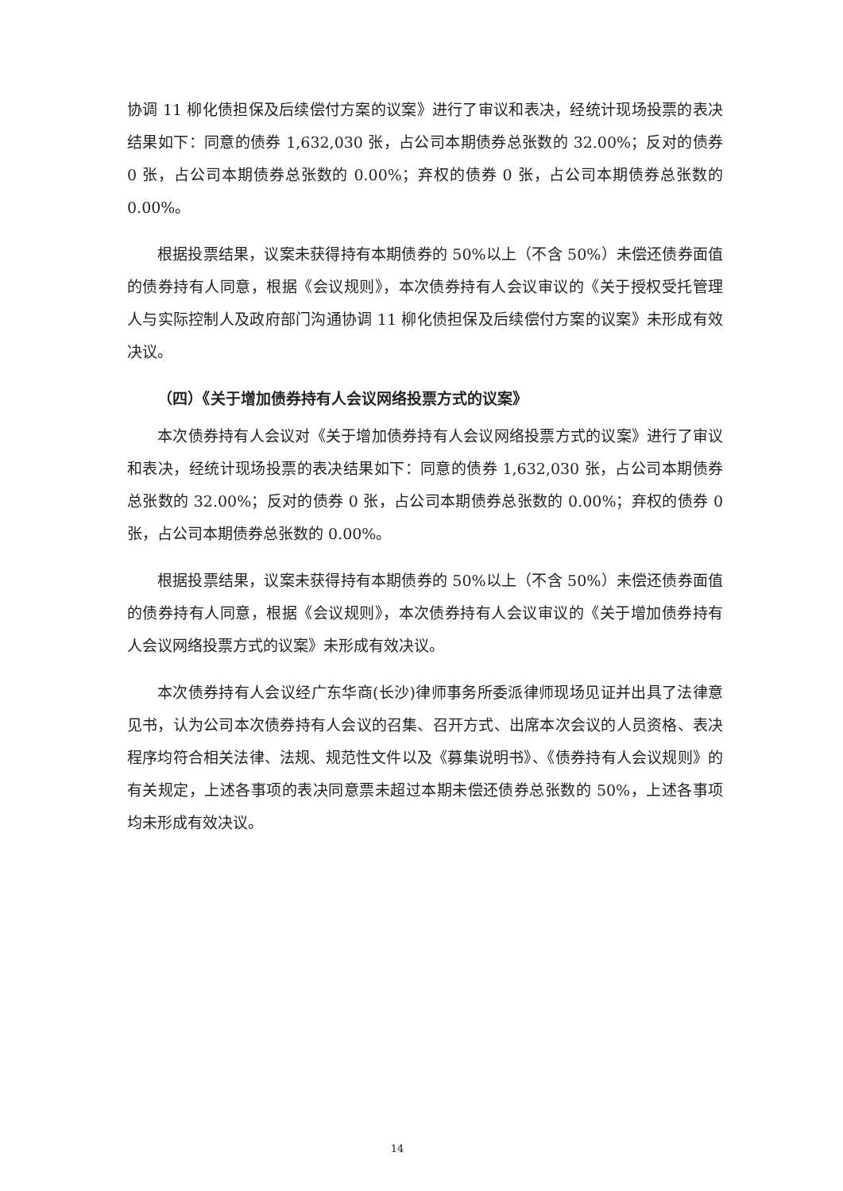协调 11 柳化债担保及后续偿付方案的议案》进行了审议和表决，经统计现场投票的表决结果如下：同意的债券 1,632,030 张，占公司本期债券总张数的 32.00%；反对的债券 0 张，占公司本期债券总张数的 0.00%；弃权的债券 0 张，占公司本期债券总张数的 0.00%。
根据投票结果，议案未获得持有本期债券的 50%以上（不含 50%）未偿还债券面值的债券持有人同意，根据《会议规则》，本次债券持有人会议审议的《关于授权受托管理人与实际控制人及政府部门沟通协调 11 柳化债担保及后续偿付方案的议案》未形成有效决议。
（四）《关于增加债券持有人会议网络投票方式的议案》
本次债券持有人会议对《关于增加债券持有人会议网络投票方式的议案》进行了审议和表决，经统计现场投票的表决结果如下：同意的债券 1,632,030 张，占公司本期债券总张数的 32.00%；反对的债券 0 张，占公司本期债券总张数的 0.00%；弃权的债券 0 张，占公司本期债券总张数的 0.00%。
根据投票结果，议案未获得持有本期债券的 50%以上（不含 50%）未偿还债券面值的债券持有人同意，根据《会议规则》，本次债券持有人会议审议的《关于增加债券持有人会议网络投票方式的议案》未形成有效决议。
本次债券持有人会议经广东华商(长沙)律师事务所委派律师现场见证并出具了法律意见书，认为公司本次债券持有人会议的召集、召开方式、出席本次会议的人员资格、表决程序均符合相关法律、法规、规范性文件以及《募集说明书》、《债券持有人会议规则》的有关规定，上述各事项的表决同意票未超过本期未偿还债券总张数的 50%，上述各事项均未形成有效决议。
14